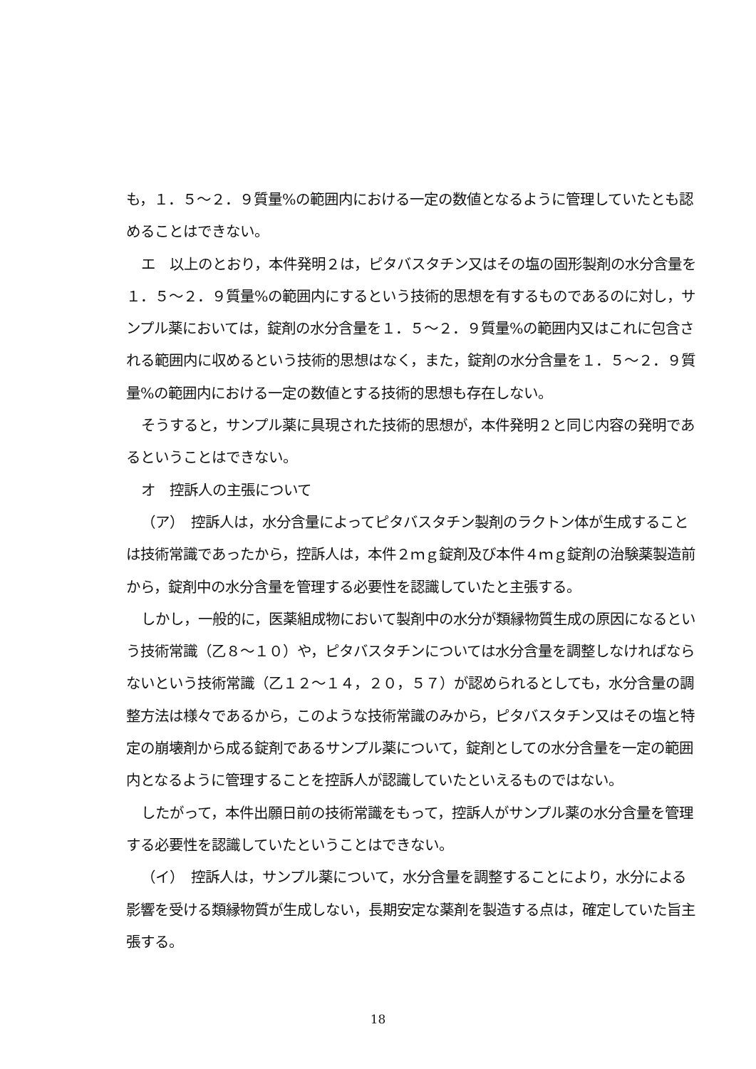も，１．５～２．９質量%の範囲内における一定の数値となるように管理していたとも認めることはできない。
エ　以上のとおり，本件発明２は，ピタバスタチン又はその塩の固形製剤の水分含量を１．５～２．９質量%の範囲内にするという技術的思想を有するものであるのに対し，サンプル薬においては，錠剤の水分含量を１．５～２．９質量%の範囲内又はこれに包含される範囲内に収めるという技術的思想はなく，また，錠剤の水分含量を１．５～２．９質量%の範囲内における一定の数値とする技術的思想も存在しない。
そうすると，サンプル薬に具現された技術的思想が，本件発明２と同じ内容の発明であるということはできない。
オ　控訴人の主張について
（ア）　控訴人は，水分含量によってピタバスタチン製剤のラクトン体が生成することは技術常識であったから，控訴人は，本件２ｍｇ錠剤及び本件４ｍｇ錠剤の治験薬製造前から，錠剤中の水分含量を管理する必要性を認識していたと主張する。
しかし，一般的に，医薬組成物において製剤中の水分が類縁物質生成の原因になるという技術常識（乙８～１０）や，ピタバスタチンについては水分含量を調整しなければならないという技術常識（乙１２～１４，２０，５７）が認められるとしても，水分含量の調整方法は様々であるから，このような技術常識のみから，ピタバスタチン又はその塩と特定の崩壊剤から成る錠剤であるサンプル薬について，錠剤としての水分含量を一定の範囲内となるように管理することを控訴人が認識していたといえるものではない。
したがって，本件出願日前の技術常識をもって，控訴人がサンプル薬の水分含量を管理する必要性を認識していたということはできない。
（イ）　控訴人は，サンプル薬について，水分含量を調整することにより，水分による影響を受ける類縁物質が生成しない，長期安定な薬剤を製造する点は，確定していた旨主張する。
18